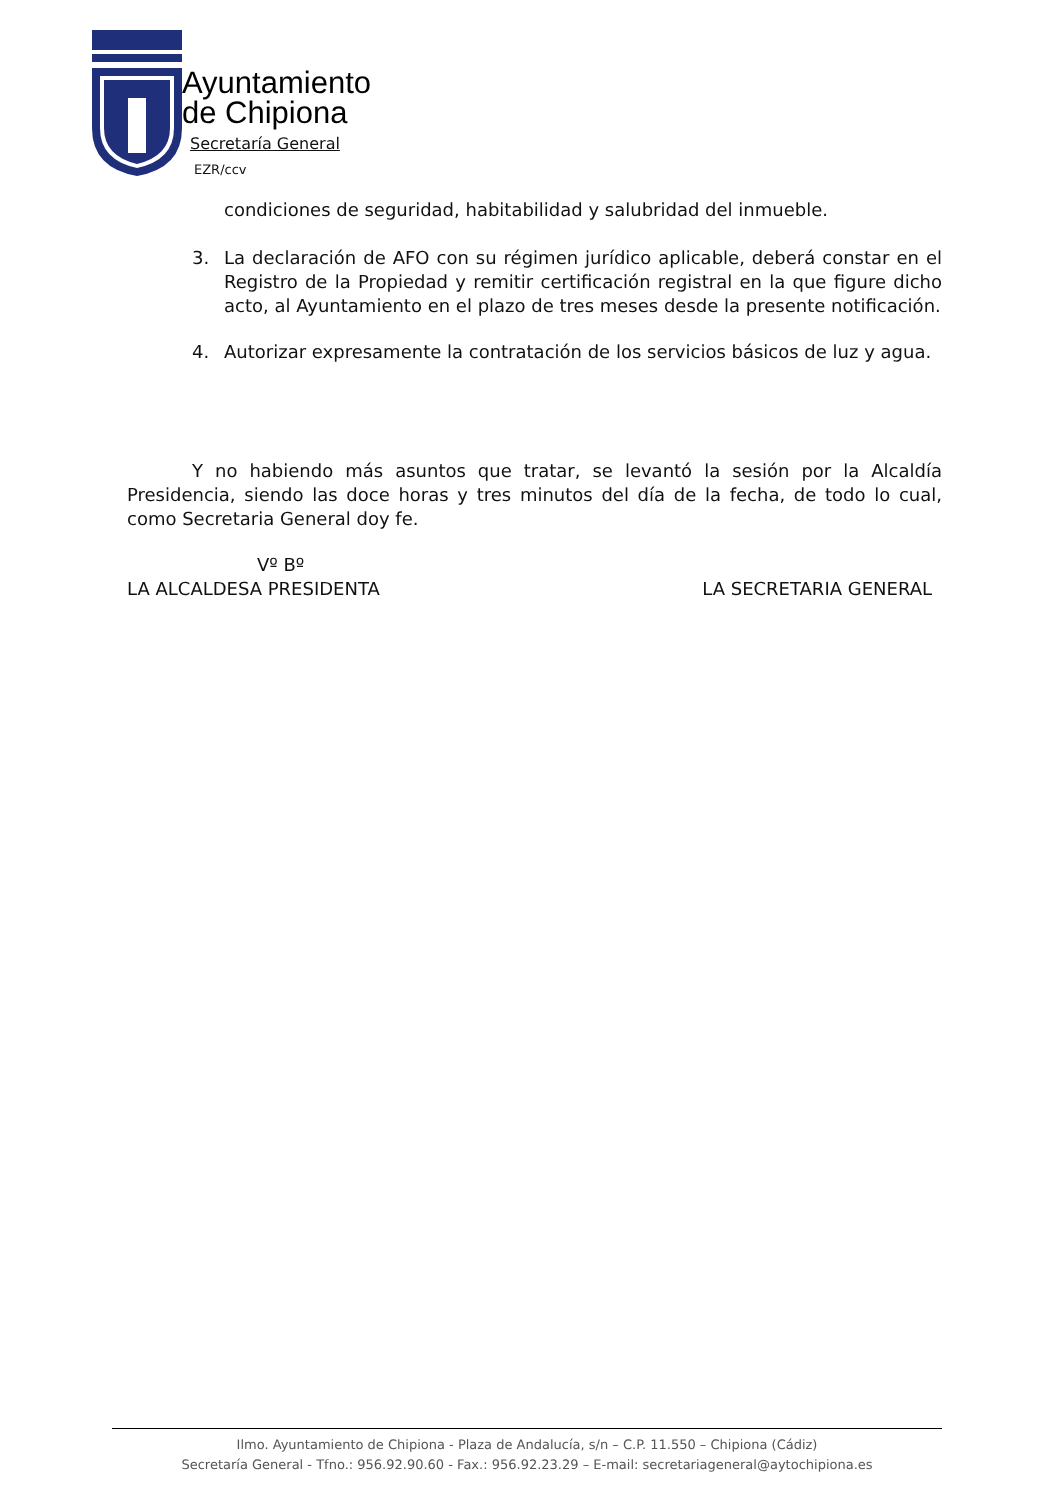Ayuntamiento
de Chipiona
Secretaría General
EZR/ccv
condiciones de seguridad, habitabilidad y salubridad del inmueble.
3. La declaración de AFO con su régimen jurídico aplicable, deberá constar en el Registro de la Propiedad y remitir certificación registral en la que figure dicho acto, al Ayuntamiento en el plazo de tres meses desde la presente notificación.
4. Autorizar expresamente la contratación de los servicios básicos de luz y agua.
Y no habiendo más asuntos que tratar, se levantó la sesión por la Alcaldía Presidencia, siendo las doce horas y tres minutos del día de la fecha, de todo lo cual, como Secretaria General doy fe.
Vº Bº
LA ALCALDESA PRESIDENTA LA SECRETARIA GENERAL
Ilmo. Ayuntamiento de Chipiona - Plaza de Andalucía, s/n – C.P. 11.550 – Chipiona (Cádiz)
Secretaría General - Tfno.: 956.92.90.60 - Fax.: 956.92.23.29 – E-mail: secretariageneral@aytochipiona.es